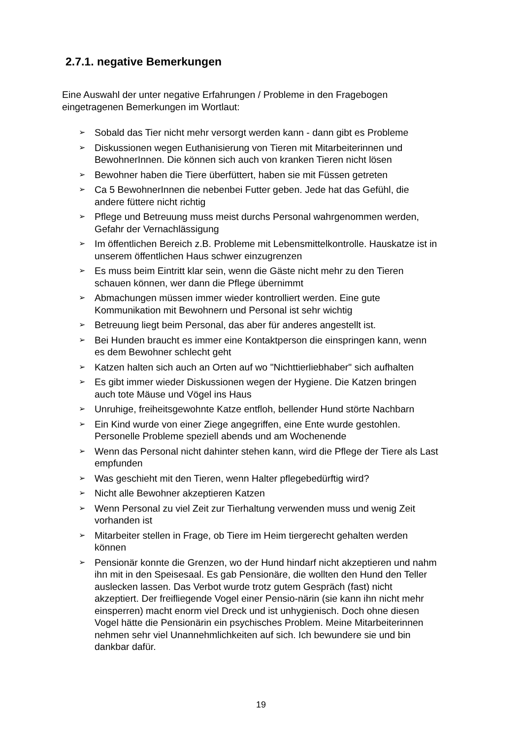2.7.1. negative Bemerkungen
Eine Auswahl der unter negative Erfahrungen / Probleme in den Fragebogen eingetragenen Bemerkungen im Wortlaut:
➢ Sobald das Tier nicht mehr versorgt werden kann - dann gibt es Probleme
➢ Diskussionen wegen Euthanisierung von Tieren mit Mitarbeiterinnen und BewohnerInnen. Die können sich auch von kranken Tieren nicht lösen
➢ Bewohner haben die Tiere überfüttert, haben sie mit Füssen getreten
➢ Ca 5 BewohnerInnen die nebenbei Futter geben. Jede hat das Gefühl, die andere füttere nicht richtig
➢ Pflege und Betreuung muss meist durchs Personal wahrgenommen werden, Gefahr der Vernachlässigung
➢ Im öffentlichen Bereich z.B. Probleme mit Lebensmittelkontrolle. Hauskatze ist in unserem öffentlichen Haus schwer einzugrenzen
➢ Es muss beim Eintritt klar sein, wenn die Gäste nicht mehr zu den Tieren schauen können, wer dann die Pflege übernimmt
➢ Abmachungen müssen immer wieder kontrolliert werden. Eine gute Kommunikation mit Bewohnern und Personal ist sehr wichtig
➢ Betreuung liegt beim Personal, das aber für anderes angestellt ist.
➢ Bei Hunden braucht es immer eine Kontaktperson die einspringen kann, wenn es dem Bewohner schlecht geht
➢ Katzen halten sich auch an Orten auf wo "Nichttierliebhaber" sich aufhalten
➢ Es gibt immer wieder Diskussionen wegen der Hygiene. Die Katzen bringen auch tote Mäuse und Vögel ins Haus
➢ Unruhige, freiheitsgewohnte Katze entfloh, bellender Hund störte Nachbarn
➢ Ein Kind wurde von einer Ziege angegriffen, eine Ente wurde gestohlen. Personelle Probleme speziell abends und am Wochenende
➢ Wenn das Personal nicht dahinter stehen kann, wird die Pflege der Tiere als Last empfunden
➢ Was geschieht mit den Tieren, wenn Halter pflegebedürftig wird?
➢ Nicht alle Bewohner akzeptieren Katzen
➢ Wenn Personal zu viel Zeit zur Tierhaltung verwenden muss und wenig Zeit vorhanden ist
➢ Mitarbeiter stellen in Frage, ob Tiere im Heim tiergerecht gehalten werden können
➢ Pensionär konnte die Grenzen, wo der Hund hindarf nicht akzeptieren und nahm ihn mit in den Speisesaal. Es gab Pensionäre, die wollten den Hund den Teller auslecken lassen. Das Verbot wurde trotz gutem Gespräch (fast) nicht akzeptiert. Der freifliegende Vogel einer Pensio-närin (sie kann ihn nicht mehr einsperren) macht enorm viel Dreck und ist unhygienisch. Doch ohne diesen Vogel hätte die Pensionärin ein psychisches Problem. Meine Mitarbeiterinnen nehmen sehr viel Unannehmlichkeiten auf sich. Ich bewundere sie und bin dankbar dafür.
19